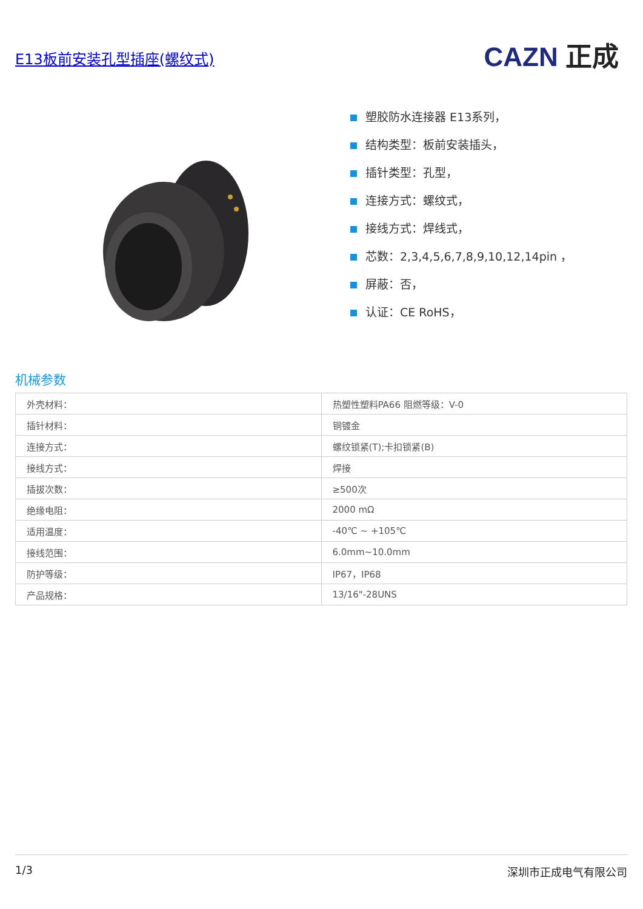E13板前安装孔型插座(螺纹式) CAZN 正成
塑胶防水连接器 E13系列，
结构类型：板前安装插头，
插针类型：孔型，
连接方式：螺纹式，
接线方式：焊线式，
芯数：2,3,4,5,6,7,8,9,10,12,14pin ，
屏蔽：否，
认证：CE RoHS，
机械参数
| 外壳材料： | 热塑性塑料PA66 阻燃等级：V-0 |
| 插针材料： | 铜镀金 |
| 连接方式： | 螺纹锁紧(T);卡扣锁紧(B) |
| 接线方式： | 焊接 |
| 插拔次数： | ≥500次 |
| 绝缘电阻： | 2000 mΩ |
| 适用温度： | -40℃ ~ +105℃ |
| 接线范围： | 6.0mm~10.0mm |
| 防护等级： | IP67，IP68 |
| 产品规格： | 13/16"-28UNS |
1/3 深圳市正成电气有限公司